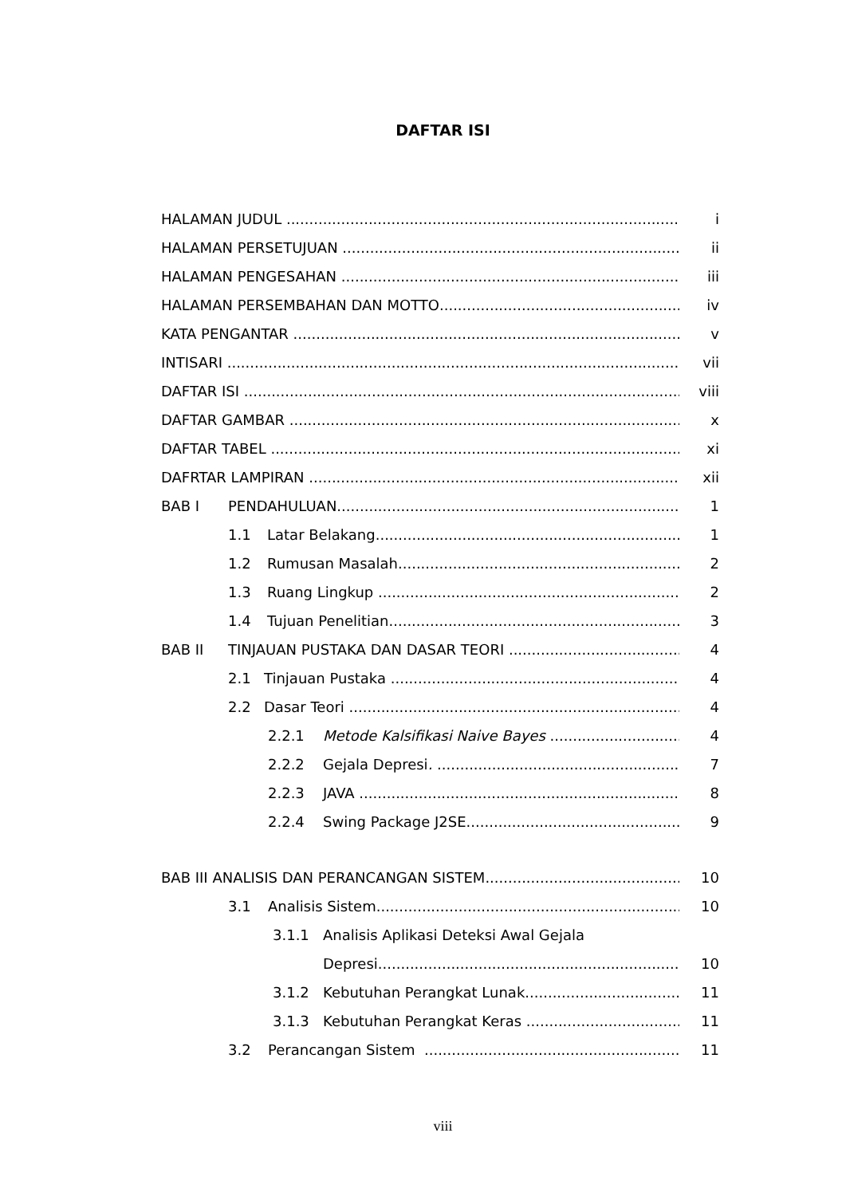DAFTAR ISI
HALAMAN JUDUL i
HALAMAN PERSETUJUAN ii
HALAMAN PENGESAHAN iii
HALAMAN PERSEMBAHAN DAN MOTTO iv
KATA PENGANTAR v
INTISARI vii
DAFTAR ISI viii
DAFTAR GAMBAR x
DAFTAR TABEL xi
DAFRTAR LAMPIRAN xii
BAB I PENDAHULUAN 1
1.1 Latar Belakang 1
1.2 Rumusan Masalah 2
1.3 Ruang Lingkup 2
1.4 Tujuan Penelitian 3
BAB II TINJAUAN PUSTAKA DAN DASAR TEORI 4
2.1 Tinjauan Pustaka 4
2.2 Dasar Teori 4
2.2.1 Metode Kalsifikasi Naive Bayes 4
2.2.2 Gejala Depresi. 7
2.2.3 JAVA 8
2.2.4 Swing Package J2SE 9
BAB III ANALISIS DAN PERANCANGAN SISTEM 10
3.1 Analisis Sistem 10
3.1.1 Analisis Aplikasi Deteksi Awal Gejala
Depresi 10
3.1.2 Kebutuhan Perangkat Lunak 11
3.1.3 Kebutuhan Perangkat Keras 11
3.2 Perancangan Sistem 11
viii